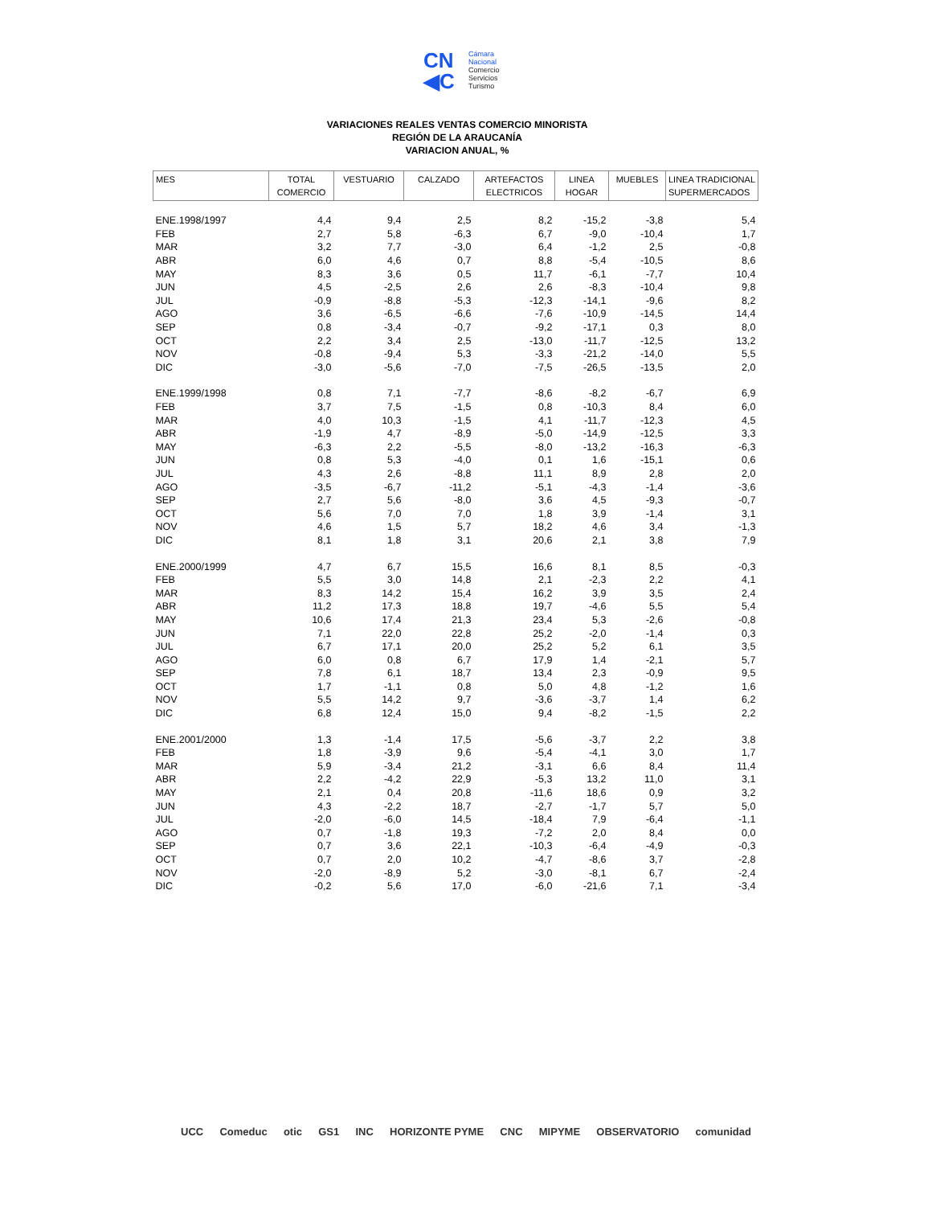CN
◀C
Cámara
Nacional
Comercio
Servicios
Turismo
VARIACIONES REALES VENTAS COMERCIO MINORISTA
REGIÓN DE LA ARAUCANÍA
VARIACION ANUAL, %
| MES | TOTAL COMERCIO | VESTUARIO | CALZADO | ARTEFACTOS ELECTRICOS | LINEA HOGAR | MUEBLES | LINEA TRADICIONAL SUPERMERCADOS |
| --- | --- | --- | --- | --- | --- | --- | --- |
| ENE.1998/1997 | 4,4 | 9,4 | 2,5 | 8,2 | -15,2 | -3,8 | 5,4 |
| FEB | 2,7 | 5,8 | -6,3 | 6,7 | -9,0 | -10,4 | 1,7 |
| MAR | 3,2 | 7,7 | -3,0 | 6,4 | -1,2 | 2,5 | -0,8 |
| ABR | 6,0 | 4,6 | 0,7 | 8,8 | -5,4 | -10,5 | 8,6 |
| MAY | 8,3 | 3,6 | 0,5 | 11,7 | -6,1 | -7,7 | 10,4 |
| JUN | 4,5 | -2,5 | 2,6 | 2,6 | -8,3 | -10,4 | 9,8 |
| JUL | -0,9 | -8,8 | -5,3 | -12,3 | -14,1 | -9,6 | 8,2 |
| AGO | 3,6 | -6,5 | -6,6 | -7,6 | -10,9 | -14,5 | 14,4 |
| SEP | 0,8 | -3,4 | -0,7 | -9,2 | -17,1 | 0,3 | 8,0 |
| OCT | 2,2 | 3,4 | 2,5 | -13,0 | -11,7 | -12,5 | 13,2 |
| NOV | -0,8 | -9,4 | 5,3 | -3,3 | -21,2 | -14,0 | 5,5 |
| DIC | -3,0 | -5,6 | -7,0 | -7,5 | -26,5 | -13,5 | 2,0 |
| ENE.1999/1998 | 0,8 | 7,1 | -7,7 | -8,6 | -8,2 | -6,7 | 6,9 |
| FEB | 3,7 | 7,5 | -1,5 | 0,8 | -10,3 | 8,4 | 6,0 |
| MAR | 4,0 | 10,3 | -1,5 | 4,1 | -11,7 | -12,3 | 4,5 |
| ABR | -1,9 | 4,7 | -8,9 | -5,0 | -14,9 | -12,5 | 3,3 |
| MAY | -6,3 | 2,2 | -5,5 | -8,0 | -13,2 | -16,3 | -6,3 |
| JUN | 0,8 | 5,3 | -4,0 | 0,1 | 1,6 | -15,1 | 0,6 |
| JUL | 4,3 | 2,6 | -8,8 | 11,1 | 8,9 | 2,8 | 2,0 |
| AGO | -3,5 | -6,7 | -11,2 | -5,1 | -4,3 | -1,4 | -3,6 |
| SEP | 2,7 | 5,6 | -8,0 | 3,6 | 4,5 | -9,3 | -0,7 |
| OCT | 5,6 | 7,0 | 7,0 | 1,8 | 3,9 | -1,4 | 3,1 |
| NOV | 4,6 | 1,5 | 5,7 | 18,2 | 4,6 | 3,4 | -1,3 |
| DIC | 8,1 | 1,8 | 3,1 | 20,6 | 2,1 | 3,8 | 7,9 |
| ENE.2000/1999 | 4,7 | 6,7 | 15,5 | 16,6 | 8,1 | 8,5 | -0,3 |
| FEB | 5,5 | 3,0 | 14,8 | 2,1 | -2,3 | 2,2 | 4,1 |
| MAR | 8,3 | 14,2 | 15,4 | 16,2 | 3,9 | 3,5 | 2,4 |
| ABR | 11,2 | 17,3 | 18,8 | 19,7 | -4,6 | 5,5 | 5,4 |
| MAY | 10,6 | 17,4 | 21,3 | 23,4 | 5,3 | -2,6 | -0,8 |
| JUN | 7,1 | 22,0 | 22,8 | 25,2 | -2,0 | -1,4 | 0,3 |
| JUL | 6,7 | 17,1 | 20,0 | 25,2 | 5,2 | 6,1 | 3,5 |
| AGO | 6,0 | 0,8 | 6,7 | 17,9 | 1,4 | -2,1 | 5,7 |
| SEP | 7,8 | 6,1 | 18,7 | 13,4 | 2,3 | -0,9 | 9,5 |
| OCT | 1,7 | -1,1 | 0,8 | 5,0 | 4,8 | -1,2 | 1,6 |
| NOV | 5,5 | 14,2 | 9,7 | -3,6 | -3,7 | 1,4 | 6,2 |
| DIC | 6,8 | 12,4 | 15,0 | 9,4 | -8,2 | -1,5 | 2,2 |
| ENE.2001/2000 | 1,3 | -1,4 | 17,5 | -5,6 | -3,7 | 2,2 | 3,8 |
| FEB | 1,8 | -3,9 | 9,6 | -5,4 | -4,1 | 3,0 | 1,7 |
| MAR | 5,9 | -3,4 | 21,2 | -3,1 | 6,6 | 8,4 | 11,4 |
| ABR | 2,2 | -4,2 | 22,9 | -5,3 | 13,2 | 11,0 | 3,1 |
| MAY | 2,1 | 0,4 | 20,8 | -11,6 | 18,6 | 0,9 | 3,2 |
| JUN | 4,3 | -2,2 | 18,7 | -2,7 | -1,7 | 5,7 | 5,0 |
| JUL | -2,0 | -6,0 | 14,5 | -18,4 | 7,9 | -6,4 | -1,1 |
| AGO | 0,7 | -1,8 | 19,3 | -7,2 | 2,0 | 8,4 | 0,0 |
| SEP | 0,7 | 3,6 | 22,1 | -10,3 | -6,4 | -4,9 | -0,3 |
| OCT | 0,7 | 2,0 | 10,2 | -4,7 | -8,6 | 3,7 | -2,8 |
| NOV | -2,0 | -8,9 | 5,2 | -3,0 | -8,1 | 6,7 | -2,4 |
| DIC | -0,2 | 5,6 | 17,0 | -6,0 | -21,6 | 7,1 | -3,4 |
UCC Comeduc otic GS1 INC HORIZONTE PYME CNC MIPYME OBSERVATORIO comunidad